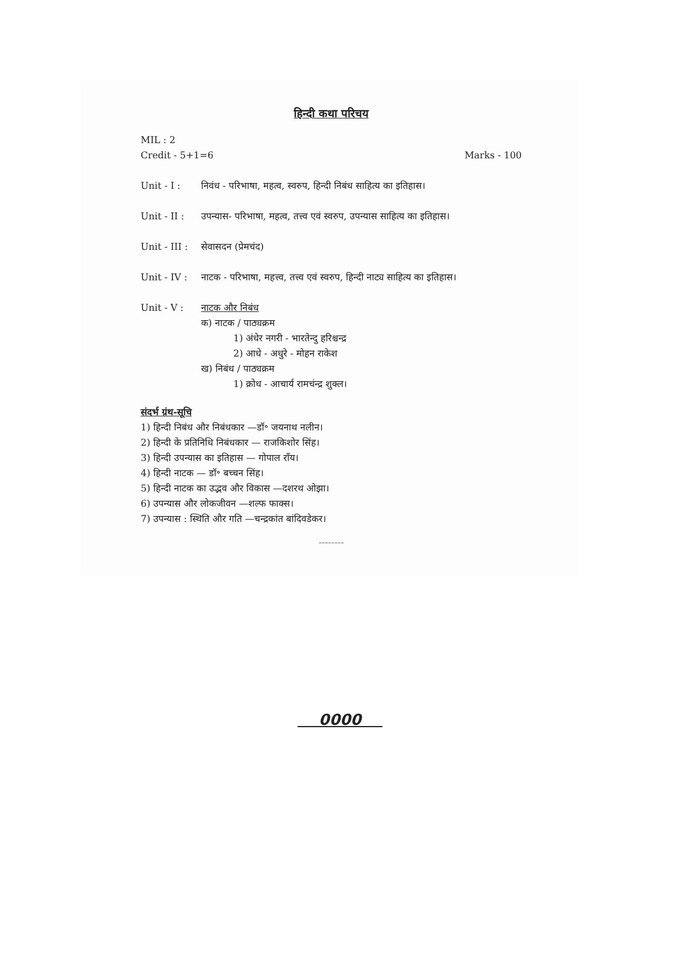हिन्दी कथा परिचय
MIL : 2
Credit - 5+1=6 Marks - 100
Unit - I : निवंध - परिभाषा, महत्व, स्वरुप, हिन्दी निबंध साहित्य का इतिहास।
Unit - II :
उपन्यास- परिभाषा, महत्व, तत्त्व एवं स्वरुप, उपन्यास साहित्य का इतिहास।
Unit - III :
सेवासदन (प्रेमचंद)
Unit - IV :
नाटक - परिभाषा, महत्त्व, तत्त्व एवं स्वरुप, हिन्दी नाट्य साहित्य का इतिहास।
Unit - V : नाटक और निबंध
क) नाटक / पाठ्यक्रम
1) अंधेर नगरी - भारतेन्दु हरिश्चन्द्र
2) आधे - अधुरे - मोहन राकेश
ख) निबंध / पाठ्यक्रम
1) क्रोध - आचार्य रामचंन्द्र शुक्ल।
संदर्भ ग्रंथ-सूचि
1) हिन्दी निबंध और निबंधकार —डॉ॰ जयनाथ नलीन।
2) हिन्दी के प्रतिनिधि निबंधकार — राजकिशोर सिंह।
3) हिन्दी उपन्यास का इतिहास — गोपाल राँय।
4) हिन्दी नाटक — डॉ॰ बच्चन सिंह।
5) हिन्दी नाटक का उद्भव और विकास —दशरथ ओझा।
6) उपन्यास और लोकजीवन —शल्फ फाक्स।
7) उपन्यास : स्थिति और गति —चन्द्रकांत बांदिवडेकर।
--------
0000